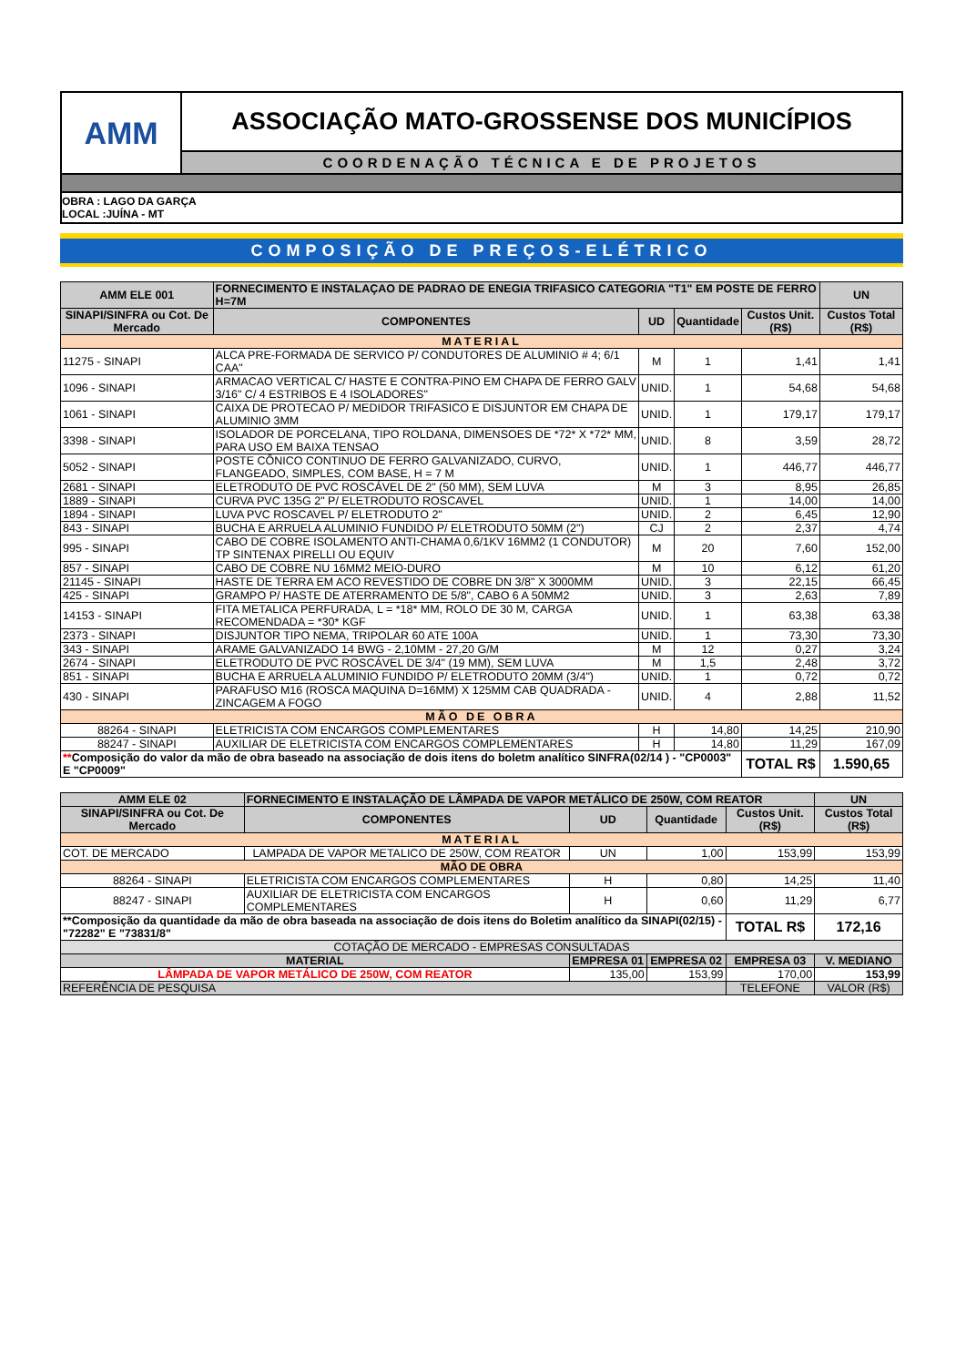AMM
ASSOCIAÇÃO MATO-GROSSENSE DOS MUNICÍPIOS
COORDENAÇÃO TÉCNICA E DE PROJETOS
OBRA : LAGO DA GARÇA
LOCAL :JUÍNA - MT
COMPOSIÇÃO DE PREÇOS-ELÉTRICO
| AMM ELE 001 | FORNECIMENTO E INSTALAÇAO DE PADRAO DE ENEGIA TRIFASICO CATEGORIA "T1" EM POSTE DE FERRO H=7M | | | | UN |
| --- | --- | --- | --- | --- | --- |
| SINAPI/SINFRA ou Cot. De Mercado | COMPONENTES | UD | Quantidade | Custos Unit. (R$) | Custos Total (R$) |
| MATERIAL | | | | | |
| 11275 - SINAPI | ALCA PRE-FORMADA DE SERVICO P/ CONDUTORES DE ALUMINIO # 4; 6/1 CAA" | M | 1 | 1,41 | 1,41 |
| 1096 - SINAPI | ARMACAO VERTICAL C/ HASTE E CONTRA-PINO EM CHAPA DE FERRO GALV 3/16" C/ 4 ESTRIBOS E 4 ISOLADORES" | UNID. | 1 | 54,68 | 54,68 |
| 1061 - SINAPI | CAIXA DE PROTECAO P/ MEDIDOR TRIFASICO E DISJUNTOR EM CHAPA DE ALUMINIO 3MM | UNID. | 1 | 179,17 | 179,17 |
| 3398 - SINAPI | ISOLADOR DE PORCELANA, TIPO ROLDANA, DIMENSOES DE *72* X *72* MM, PARA USO EM BAIXA TENSAO | UNID. | 8 | 3,59 | 28,72 |
| 5052 - SINAPI | POSTE CÔNICO CONTINUO DE FERRO GALVANIZADO, CURVO, FLANGEADO, SIMPLES, COM BASE, H = 7 M | UNID. | 1 | 446,77 | 446,77 |
| 2681 - SINAPI | ELETRODUTO DE PVC ROSCÁVEL DE 2" (50 MM), SEM LUVA | M | 3 | 8,95 | 26,85 |
| 1889 - SINAPI | CURVA PVC 135G 2" P/ ELETRODUTO ROSCAVEL | UNID. | 1 | 14,00 | 14,00 |
| 1894 - SINAPI | LUVA PVC ROSCAVEL P/ ELETRODUTO 2" | UNID. | 2 | 6,45 | 12,90 |
| 843 - SINAPI | BUCHA E ARRUELA ALUMINIO FUNDIDO P/ ELETRODUTO 50MM (2") | CJ | 2 | 2,37 | 4,74 |
| 995 - SINAPI | CABO DE COBRE ISOLAMENTO ANTI-CHAMA 0,6/1KV 16MM2 (1 CONDUTOR) TP SINTENAX PIRELLI OU EQUIV | M | 20 | 7,60 | 152,00 |
| 857 - SINAPI | CABO DE COBRE NU 16MM2 MEIO-DURO | M | 10 | 6,12 | 61,20 |
| 21145 - SINAPI | HASTE DE TERRA EM ACO REVESTIDO DE COBRE DN 3/8" X 3000MM | UNID. | 3 | 22,15 | 66,45 |
| 425 - SINAPI | GRAMPO P/ HASTE DE ATERRAMENTO DE 5/8", CABO 6 A 50MM2 | UNID. | 3 | 2,63 | 7,89 |
| 14153 - SINAPI | FITA METALICA PERFURADA, L = *18* MM, ROLO DE 30 M, CARGA RECOMENDADA = *30* KGF | UNID. | 1 | 63,38 | 63,38 |
| 2373 - SINAPI | DISJUNTOR TIPO NEMA, TRIPOLAR 60 ATE 100A | UNID. | 1 | 73,30 | 73,30 |
| 343 - SINAPI | ARAME GALVANIZADO 14 BWG - 2,10MM - 27,20 G/M | M | 12 | 0,27 | 3,24 |
| 2674 - SINAPI | ELETRODUTO DE PVC ROSCÁVEL DE 3/4" (19 MM), SEM LUVA | M | 1,5 | 2,48 | 3,72 |
| 851 - SINAPI | BUCHA E ARRUELA ALUMINIO FUNDIDO P/ ELETRODUTO 20MM (3/4") | UNID. | 1 | 0,72 | 0,72 |
| 430 - SINAPI | PARAFUSO M16 (ROSCA MAQUINA D=16MM) X 125MM CAB QUADRADA - ZINCAGEM A FOGO | UNID. | 4 | 2,88 | 11,52 |
| MÃO DE OBRA | | | | | |
| 88264 - SINAPI | ELETRICISTA COM ENCARGOS COMPLEMENTARES | H | 14,80 | 14,25 | 210,90 |
| 88247 - SINAPI | AUXILIAR DE ELETRICISTA COM ENCARGOS COMPLEMENTARES | H | 14,80 | 11,29 | 167,09 |
| ** Composição do valor da mão de obra baseado na associação de dois itens do boletm analítico SINFRA(02/14 ) - "CP0003" E "CP0009" | | | | TOTAL R$ | 1.590,65 |
| AMM ELE 02 | FORNECIMENTO E INSTALAÇÃO DE LÂMPADA DE VAPOR METÁLICO DE 250W, COM REATOR | | | | UN |
| --- | --- | --- | --- | --- | --- |
| SINAPI/SINFRA ou Cot. De Mercado | COMPONENTES | UD | Quantidade | Custos Unit. (R$) | Custos Total (R$) |
| MATERIAL | | | | | |
| COT. DE MERCADO | LAMPADA DE VAPOR METALICO DE 250W, COM REATOR | UN | 1,00 | 153,99 | 153,99 |
| MÃO DE OBRA | | | | | |
| 88264 - SINAPI | ELETRICISTA COM ENCARGOS COMPLEMENTARES | H | 0,80 | 14,25 | 11,40 |
| 88247 - SINAPI | AUXILIAR DE ELETRICISTA COM ENCARGOS COMPLEMENTARES | H | 0,60 | 11,29 | 6,77 |
| **Composição da quantidade da mão de obra baseada na associação de dois itens do Boletim analítico da SINAPI(02/15) - "72282" E "73831/8" | | | | TOTAL R$ | 172,16 |
| COTAÇÃO DE MERCADO - EMPRESAS CONSULTADAS | | | | | |
| MATERIAL | | EMPRESA 01 | EMPRESA 02 | EMPRESA 03 | V. MEDIANO |
| LÂMPADA DE VAPOR METÁLICO DE 250W, COM REATOR | | 135,00 | 153,99 | 170,00 | 153,99 |
| REFERÊNCIA DE PESQUISA | | | | TELEFONE | VALOR (R$) |